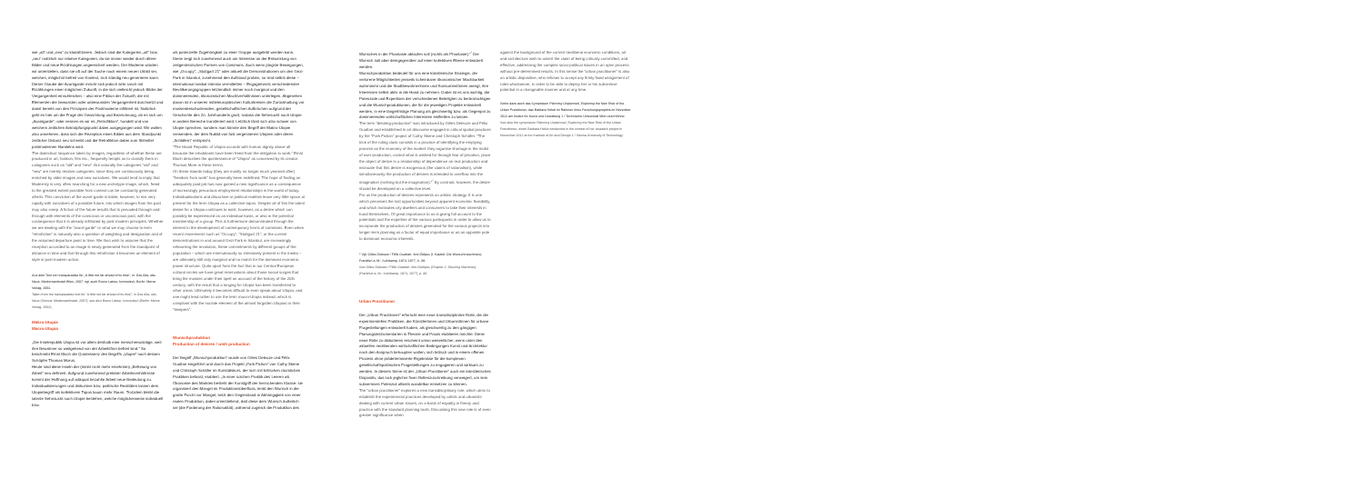wie „alt“ und „neu“ zu klassifizieren. Jedoch sind die Kategorien „alt“ bzw. „neu“ natürlich nur relative Kategorien, da sie immer wieder durch ältere Bilder und neue Erzählungen angereichert werden. Der Moderne würden wir unterstellen, dass sie oft auf der Suche nach einem neuen Urbild sei, welches, möglichst befreit von Kontext, sich ständig neu generieren kann. Dieser Glaube der Avantgarde mischt sich jedoch sehr rasch mit Erzählungen einer möglichen Zukunft, in die sich vielleicht jedoch Bilder der Vergangenheit einschleichen – also eine Fiktion der Zukunft, die mit Elementen der bewussten oder unbewussten Vergangenheit durchsetzt und damit bereits von den Prinzipien der Postmoderne infiltriert ist. Natürlich geht es hier um die Frage der Gewichtung und Bezeichnung, ob es sich um „Avantgarde“, oder nennen es wir es „Retrofiktion“, handelt und von welchem zeitlichen Anknüpfungspunkt dabei ausgegangen wird. Wir wollen also annehmen, dass sich die Rezeption eines Bildes aus dem Standpunkt zeitlicher Distanz neu schreibt und die Retrofiktion dabei zum Stilmittel postmodernen Handelns wird.
The dialectical sequence taken by images, regardless of whether these are produced in art, fashion, film etc., frequently tempts us to classify them in categories such as “old” and “new”. But naturally the categories “old” and “new” are merely relative categories, since they are continuously being enriched by older images and new narratives. We would tend to imply that Modernity is very often searching for a new archetype image, which, freed to the greatest extent possible from context can be constantly generated afresh. This conviction of the avant-garde is liable, however, to mix very rapidly with narratives of a possible future, into which images from the past may also creep. A fiction of the future results that is pervaded through-and-through with elements of the conscious or unconscious past, with the consequence that it is already infiltrated by post-modern principles. Whether we are dealing with the “avant-garde” or what we may choose to term “retrofiction” is naturally also a question of weighting and designation and of the assumed departure point in time. We thus wish to assume that the reception accorded to an image is newly generated from the standpoint of distance in time and that through this retrofiction it becomes an element of style in post-modern action.
Aus dem Text von transparadiso für „A little too far ahead of its time“, in: Das Alte, das Neue, Medienwerkstatt Wien, 2007; vgl. auch Bruno Latour, Iconoclash, Berlin: Merve Verlag, 2002.
Taken from the transparadiso text for “A little too far ahead of its time”, in Das Alte, das Neue (Vienna: Medienwerkstatt, 2007); see also Bruno Latour, Iconoclash (Berlin: Merve Verlag, 2002).
Makro-Utopie
Macro-Utopia
„Die Inselrepublik Utopia ist vor allem deshalb eine menschenwürdige, weil ihre Bewohner so weitgehend von der Arbeitsfron befreit sind.“ So beschreibt Ernst Bloch die Quintessenz des Begriffs „Utopie“ nach dessen Schöpfer Thomas Morus.
Heute sind diese Inseln der (meist nicht mehr ersehnten) „Befreiung von Arbeit“ neu definiert. Aufgrund zunehmend prekärer Arbeitsverhältnisse kommt der Hoffnung auf adäquat bezahlte Arbeit neue Bedeutung zu. Individualisierungen und diskursive bzw. politische Realitäten lassen dem Utopiebegriff als kollektivem Topos kaum mehr Raum. Trotzdem bleibt die latente Sehnsucht nach Utopie bestehen, welche möglicherweise individuell bzw.
als potenzielle Zugehörigkeit zu einer Gruppe ausgelebt werden kann. Diese zeigt sich zunehmend auch am Interesse an der Entwicklung von zeitgenössischen Formen von Commons. Auch wenn jüngste Bewegungen, wie „Occupy“, „Stuttgart 21“ oder aktuell die Demonstrationen um den Gezi-Park in Istanbul, zunehmend den Aufstand proben, so sind selbst diese – international medial intensiv vermittelten – Engagements verschiedenster Bevölkerungsgruppen letztendlich immer noch marginal und den dominierenden, ökonomischen Machtverhältnissen unterlegen. Abgesehen davon ist in unseren mitteleuropäischen Kulturkreisen die Zurückhaltung vor massenbeschwörenden, gesellschaftlichen Aufbrüchen aufgrund der Geschichte des 20. Jahrhunderts groß, sodass die Sehnsucht nach Utopie in andere Bereiche transferiert wird. Letztlich lässt sich also schwer von Utopie sprechen, sondern man könnte den Begriff der Makro-Utopie verwenden, der dem Nuklid von fast vergessenen Utopien oder deren „Schläfern“ entspricht.
“The Island Republic of Utopia accords with human dignity above all because the inhabitants have been freed from the obligation to work.” Ernst Bloch describes the quintessence of “Utopia” as conceived by its creator Thomas More in these terms.
On these islands today (they are mostly no longer much yearned after) “freedom from work” has generally been redefined. The hope of finding an adequately paid job has now gained a new significance as a consequence of increasingly precarious employment relationships in the world of today. Individualisations and discursive or political realities leave very little space at present for the term Utopia as a collective topos. Despite all of this the latent desire for a Utopia continues to exist, however, as a desire which can possibly be experienced on an individual basis, or also in the potential membership of a group. This is furthermore demonstrated through the interest in the development of contemporary forms of commons. Even when recent movements such as “Occupy”, “Stuttgart 21”, or the current demonstrations in and around Gezi Park in Istanbul, are increasingly rehearsing the revolution, these commitments by different groups of the population – which are internationally so intensively present in the media – are ultimately still only marginal and no match for the dominant economic power structure. Quite apart from the fact that in our Central European cultural circles we have great reservations about those social surges that bring the masses under their spell on account of the history of the 20th century, with the result that a longing for Utopia has been transferred to other areas. Ultimately it becomes difficult to even speak about Utopia, and one might tend rather to use the term macro-Utopia instead, which is compliant with the nuclide element of the almost forgotten Utopias or their “sleepers”.
Wunschproduktion
Production of desires / wish production
Der Begriff „Wunschproduktion“ wurde von Gilles Deleuze und Félix Guattari eingeführt und durch das Projekt „Park Fiction“ von Cathy Skene und Christoph Schäfer im Kunstdiskurs, der sich mit kritischen räumlichen Praktiken befasst, etabliert. „In einer solchen Praktik des Leeren als Ökonomie des Marktes besteht der Kunstgriff der herrschenden Klasse: sie organisiert den Mangel im Produktionsüberfluss, lenkt den Wunsch in die große Furcht vor Mangel, setzt den Gegenstand in Abhängigkeit von einer realen Produktion, dabei unterstellend, daß diese dem Wunsch äußerlich sei (die Forderung der Rationalität), während zugleich die Produktion des
Wunsches in der Phantasie ablaufen soll (nichts als Phantasie).“<sup>*</sup> Der Wunsch soll aber demgegenüber auf einer kollektiven Ebene entwickelt werden.
Wunschproduktion bedeutet für uns eine künstlerische Strategie, die verlorene Möglichkeiten jenseits scheinbarer ökonomischer Machbarkeit wahrnimmt und die StadtbewohnerInnen und KonsumentInnen anregt, ihre Interessen selbst aktiv in die Hand zu nehmen. Dabei ist es uns wichtig, die Potenziale und Expertisen der verschiedenen Beteiligten zu berücksichtigen und die Wunschproduktionen, die für die jeweiligen Projekte entwickelt werden, in eine längerfristige Planung als gleichwertig bzw. als Gegenpol zu dominierenden wirtschaftlichen Interessen einfließen zu lassen.
The term “desiring-production” was introduced by Gilles Deleuze and Félix Guattari and established in art discourse engaged in critical spatial practices by the “Park Fiction” project of Cathy Skene and Christoph Schäfer. “The trick of the ruling class consists in a practice of identifying the emptying process as the economy of the market: they organise shortage in the midst of over-production, control what is wished for through fear of privation, place the object of desire in a relationship of dependence on real production and insinuate that this desire is exogenous (the claims of rationalism), while simultaneously the production of desires is intended to overflow into the imagination (nothing but the imagination).”<sup>*</sup> By contrast, however, the desire should be developed on a collective level.
For us the production of desires represents an artistic strategy. It is one which perceives the lost opportunities beyond apparent economic feasibility, and which motivates city dwellers and consumers to take their interests in hand themselves. Of great importance to us is giving full account to the potentials and the expertise of the various participants in order to allow us to incorporate the production of desires generated for the various projects into longer-term planning as a factor of equal importance or as an opposite pole to dominant economic interests.
* Vgl. Gilles Deleuze / Félix Guattari: Anti-Ödipus (I. Kapitel: Die Wunschmaschinen), Frankfurt a. M.: Suhrkamp, 1974, 1977, S. 38.
See Gilles Deleuze / Félix Guattari: Anti-Oedipus (Chapter 1: Desiring Machines) (Frankfurt a. M.: Suhrkamp, 1974, 1977), p. 38.
Urban Practitioner
Der „Urban Practitioner“ erforscht eine neue transdisziplinäre Rolle, die die experimentellen Praktiken, die KünstlerInnen und UrbanistInnen für urbane Fragestellungen entwickelt haben, als gleichwertig zu den gängigen Planungsinstrumentarien in Theorie und Praxis etablieren möchte. Diese neue Rolle zu diskutieren erscheint umso wesentlicher, wenn unter den aktuellen neoliberalen wirtschaftlichen Bedingungen Kunst und Architektur noch den Anspruch behaupten wollen, sich kritisch und in einem offenen Prozess ohne prädeterminierte Ergebnisse für die komplexen gesellschaftspolitischen Fragestellungen zu engagieren und wirksam zu werden. In diesem Sinne ist der „Urban Practitioner“ auch ein künstlerisches Dispositiv, das sich jeglicher fixen Rollenzuschreibung verweigert, um sein subversives Potenzial allseits wandelbar einsetzen zu können.
The “urban practitioner” explores a new transdisciplinary role, which aims to establish the experimental practices developed by artists and urbanists dealing with current urban issues, on a basis of equality in theory and practice with the standard planning tools. Discussing this new role is of even greater significance when
against the background of the current neoliberal economic conditions, art and architecture wish to assert the claim of being critically committed, and effective, addressing the complex socio-political issues in an open process without pre-determined results. In this sense the “urban practitioner” is also an artistic dispositive, who refuses to accept any firmly fixed assignment of roles whatsoever, in order to be able to deploy her or his subversive potential in a changeable manner and at any time.
Siehe dazu auch das Symposium Planning Unplanned_Exploring the New Role of the Urban Practitioner, das Barbara Holub im Rahmen ihres Forschungsprojekts im November 2012 am Institut für Kunst und Gestaltung 1 / Technische Universität Wien durchführte.
See also the symposium Planning Unplanned_Exploring the New Role of the Urban Practitioner, which Barbara Holub conducted in the context of her research project in November 2012 at the Institute of Art and Design 1 / Vienna University of Technology.